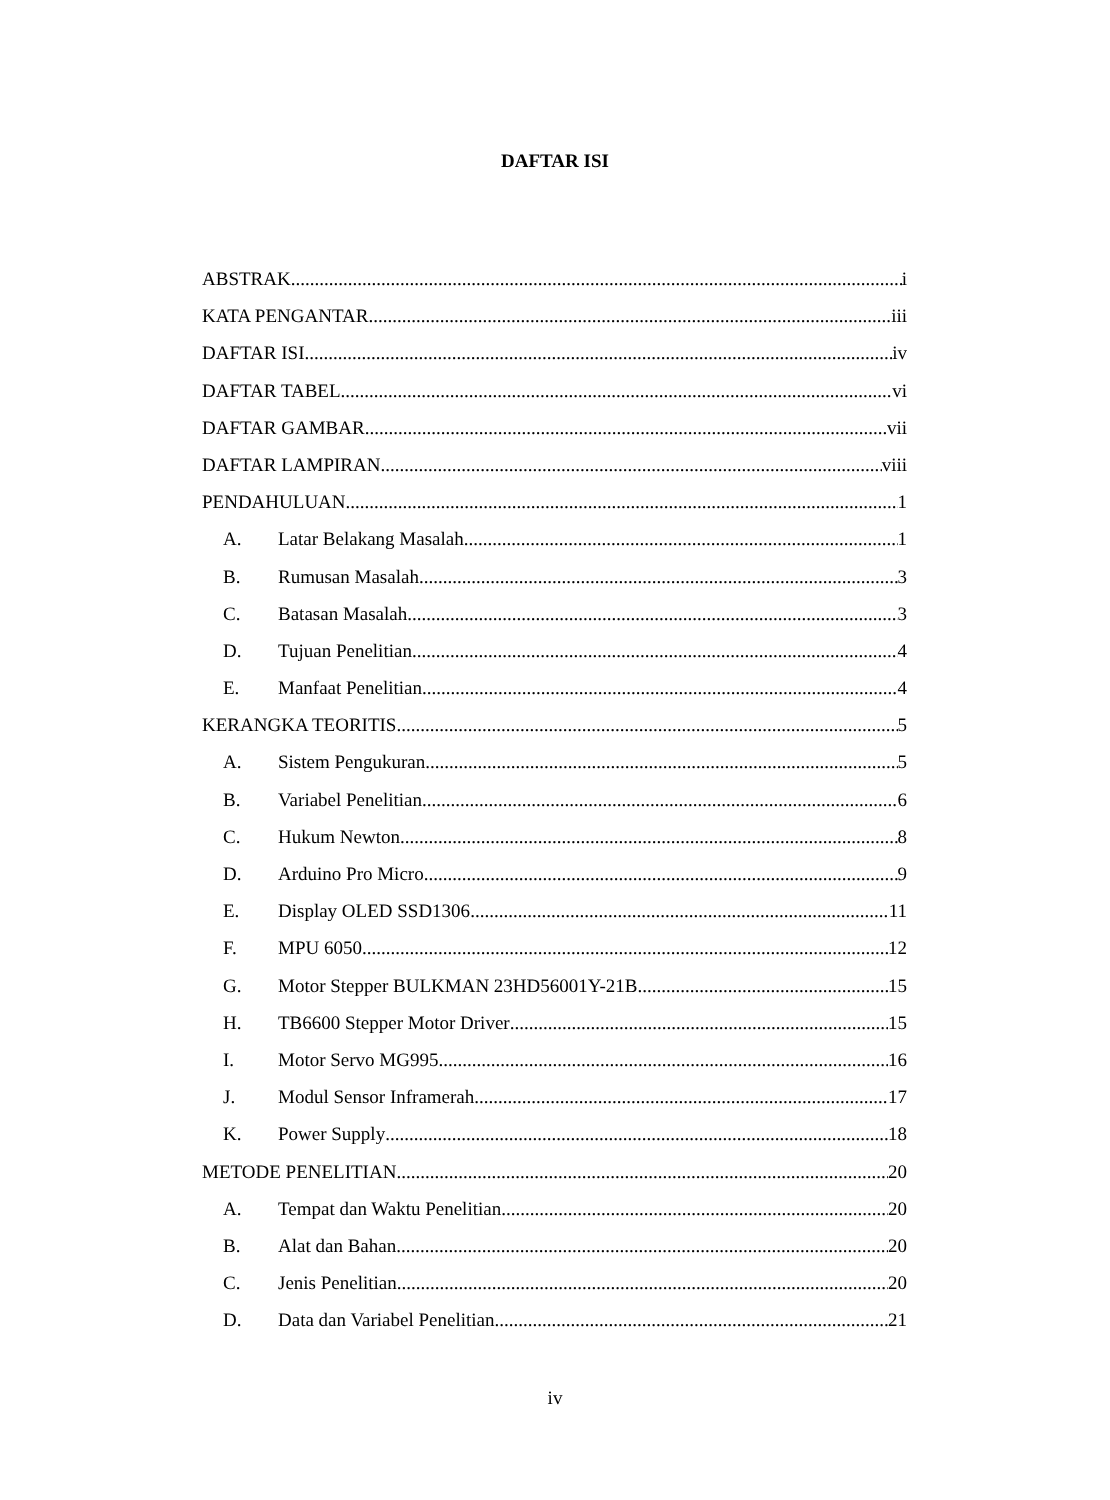DAFTAR ISI
ABSTRAK i
KATA PENGANTAR iii
DAFTAR ISI iv
DAFTAR TABEL vi
DAFTAR GAMBAR vii
DAFTAR LAMPIRAN viii
PENDAHULUAN 1
A. Latar Belakang Masalah 1
B. Rumusan Masalah 3
C. Batasan Masalah 3
D. Tujuan Penelitian 4
E. Manfaat Penelitian 4
KERANGKA TEORITIS 5
A. Sistem Pengukuran 5
B. Variabel Penelitian 6
C. Hukum Newton 8
D. Arduino Pro Micro 9
E. Display OLED SSD1306 11
F. MPU 6050 12
G. Motor Stepper BULKMAN 23HD56001Y-21B 15
H. TB6600 Stepper Motor Driver 15
I. Motor Servo MG995 16
J. Modul Sensor Inframerah 17
K. Power Supply 18
METODE PENELITIAN 20
A. Tempat dan Waktu Penelitian 20
B. Alat dan Bahan 20
C. Jenis Penelitian 20
D. Data dan Variabel Penelitian 21
iv